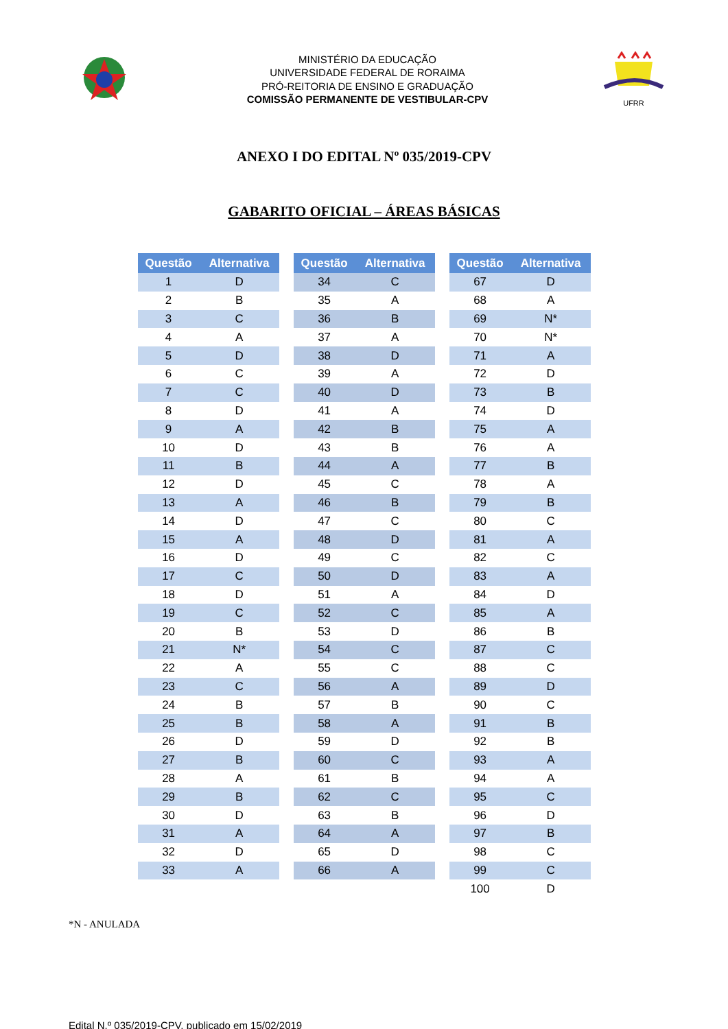MINISTÉRIO DA EDUCAÇÃO
UNIVERSIDADE FEDERAL DE RORAIMA
PRÓ-REITORIA DE ENSINO E GRADUAÇÃO
COMISSÃO PERMANENTE DE VESTIBULAR-CPV
UFRR
ANEXO I DO EDITAL Nº 035/2019-CPV
GABARITO OFICIAL – ÁREAS BÁSICAS
| Questão | Alternativa |
| --- | --- |
| 1 | D |
| 2 | B |
| 3 | C |
| 4 | A |
| 5 | D |
| 6 | C |
| 7 | C |
| 8 | D |
| 9 | A |
| 10 | D |
| 11 | B |
| 12 | D |
| 13 | A |
| 14 | D |
| 15 | A |
| 16 | D |
| 17 | C |
| 18 | D |
| 19 | C |
| 20 | B |
| 21 | N* |
| 22 | A |
| 23 | C |
| 24 | B |
| 25 | B |
| 26 | D |
| 27 | B |
| 28 | A |
| 29 | B |
| 30 | D |
| 31 | A |
| 32 | D |
| 33 | A |
| Questão | Alternativa |
| --- | --- |
| 34 | C |
| 35 | A |
| 36 | B |
| 37 | A |
| 38 | D |
| 39 | A |
| 40 | D |
| 41 | A |
| 42 | B |
| 43 | B |
| 44 | A |
| 45 | C |
| 46 | B |
| 47 | C |
| 48 | D |
| 49 | C |
| 50 | D |
| 51 | A |
| 52 | C |
| 53 | D |
| 54 | C |
| 55 | C |
| 56 | A |
| 57 | B |
| 58 | A |
| 59 | D |
| 60 | C |
| 61 | B |
| 62 | C |
| 63 | B |
| 64 | A |
| 65 | D |
| 66 | A |
| Questão | Alternativa |
| --- | --- |
| 67 | D |
| 68 | A |
| 69 | N* |
| 70 | N* |
| 71 | A |
| 72 | D |
| 73 | B |
| 74 | D |
| 75 | A |
| 76 | A |
| 77 | B |
| 78 | A |
| 79 | B |
| 80 | C |
| 81 | A |
| 82 | C |
| 83 | A |
| 84 | D |
| 85 | A |
| 86 | B |
| 87 | C |
| 88 | C |
| 89 | D |
| 90 | C |
| 91 | B |
| 92 | B |
| 93 | A |
| 94 | A |
| 95 | C |
| 96 | D |
| 97 | B |
| 98 | C |
| 99 | C |
| 100 | D |
*N - ANULADA
Edital N.º 035/2019-CPV, publicado em 15/02/2019